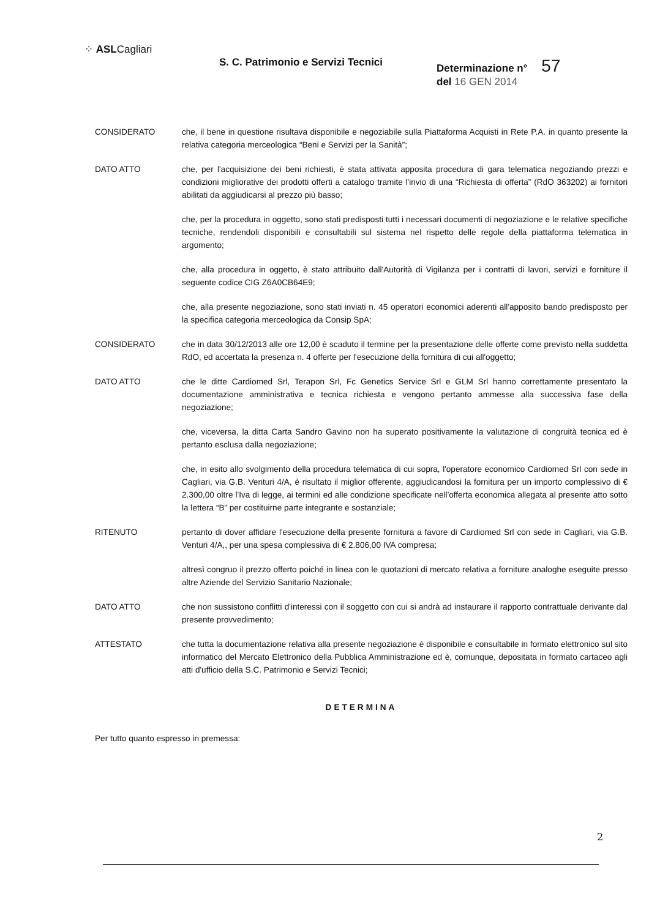⁘ ASLCagliari
S. C. Patrimonio e Servizi Tecnici Determinazione n° 57
del 16 GEN 2014
CONSIDERATO che, il bene in questione risultava disponibile e negoziabile sulla Piattaforma Acquisti in Rete P.A. in quanto presente la relativa categoria merceologica “Beni e Servizi per la Sanità”;
DATO ATTO che, per l'acquisizione dei beni richiesti, è stata attivata apposita procedura di gara telematica negoziando prezzi e condizioni migliorative dei prodotti offerti a catalogo tramite l'invio di una “Richiesta di offerta” (RdO 363202) ai fornitori abilitati da aggiudicarsi al prezzo più basso;
che, per la procedura in oggetto, sono stati predisposti tutti i necessari documenti di negoziazione e le relative specifiche tecniche, rendendoli disponibili e consultabili sul sistema nel rispetto delle regole della piattaforma telematica in argomento;
che, alla procedura in oggetto, è stato attribuito dall'Autorità di Vigilanza per i contratti di lavori, servizi e forniture il seguente codice CIG Z6A0CB64E9;
che, alla presente negoziazione, sono stati inviati n. 45 operatori economici aderenti all'apposito bando predisposto per la specifica categoria merceologica da Consip SpA;
CONSIDERATO che in data 30/12/2013 alle ore 12,00 è scaduto il termine per la presentazione delle offerte come previsto nella suddetta RdO, ed accertata la presenza n. 4 offerte per l'esecuzione della fornitura di cui all'oggetto;
DATO ATTO che le ditte Cardiomed Srl, Terapon Srl, Fc Genetics Service Srl e GLM Srl hanno correttamente presentato la documentazione amministrativa e tecnica richiesta e vengono pertanto ammesse alla successiva fase della negoziazione;
che, viceversa, la ditta Carta Sandro Gavino non ha superato positivamente la valutazione di congruità tecnica ed è pertanto esclusa dalla negoziazione;
che, in esito allo svolgimento della procedura telematica di cui sopra, l'operatore economico Cardiomed Srl con sede in Cagliari, via G.B. Venturi 4/A, è risultato il miglior offerente, aggiudicandosi la fornitura per un importo complessivo di € 2.300,00 oltre l'Iva di legge, ai termini ed alle condizione specificate nell'offerta economica allegata al presente atto sotto la lettera “B” per costituirne parte integrante e sostanziale;
RITENUTO pertanto di dover affidare l'esecuzione della presente fornitura a favore di Cardiomed Srl con sede in Cagliari, via G.B. Venturi 4/A,, per una spesa complessiva di € 2.806,00 IVA compresa;
altresì congruo il prezzo offerto poiché in linea con le quotazioni di mercato relativa a forniture analoghe eseguite presso altre Aziende del Servizio Sanitario Nazionale;
DATO ATTO che non sussistono conflitti d'interessi con il soggetto con cui si andrà ad instaurare il rapporto contrattuale derivante dal presente provvedimento;
ATTESTATO che tutta la documentazione relativa alla presente negoziazione è disponibile e consultabile in formato elettronico sul sito informatico del Mercato Elettronico della Pubblica Amministrazione ed è, comunque, depositata in formato cartaceo agli atti d'ufficio della S.C. Patrimonio e Servizi Tecnici;
DETERMINA
Per tutto quanto espresso in premessa:
2